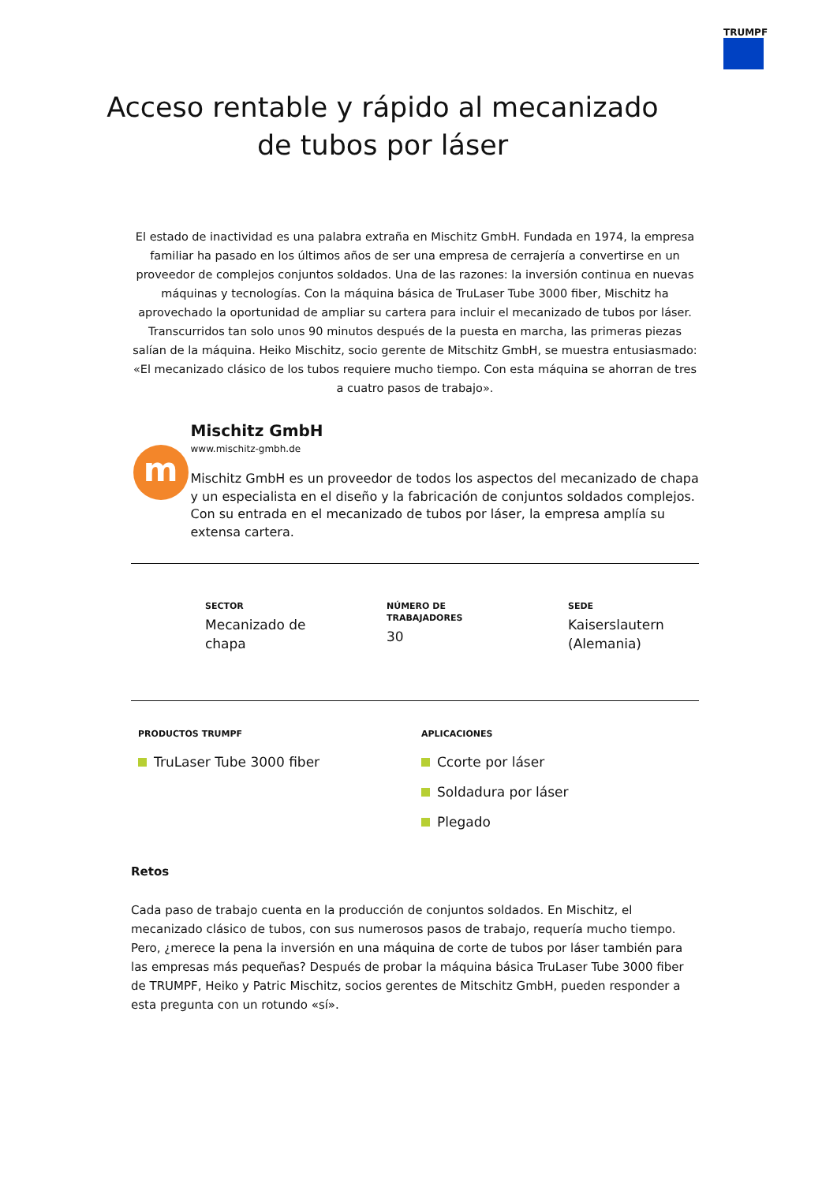TRUMPF
Acceso rentable y rápido al mecanizado
de tubos por láser
El estado de inactividad es una palabra extraña en Mischitz GmbH. Fundada en 1974, la empresa familiar ha pasado en los últimos años de ser una empresa de cerrajería a convertirse en un proveedor de complejos conjuntos soldados. Una de las razones: la inversión continua en nuevas máquinas y tecnologías. Con la máquina básica de TruLaser Tube 3000 fiber, Mischitz ha aprovechado la oportunidad de ampliar su cartera para incluir el mecanizado de tubos por láser. Transcurridos tan solo unos 90 minutos después de la puesta en marcha, las primeras piezas salían de la máquina. Heiko Mischitz, socio gerente de Mitschitz GmbH, se muestra entusiasmado: «El mecanizado clásico de los tubos requiere mucho tiempo. Con esta máquina se ahorran de tres a cuatro pasos de trabajo».
m
Mischitz GmbH
www.mischitz-gmbh.de
Mischitz GmbH es un proveedor de todos los aspectos del mecanizado de chapa y un especialista en el diseño y la fabricación de conjuntos soldados complejos. Con su entrada en el mecanizado de tubos por láser, la empresa amplía su extensa cartera.
SECTOR
Mecanizado de
chapa
NÚMERO DE
TRABAJADORES
30
SEDE
Kaiserslautern
(Alemania)
PRODUCTOS TRUMPF
TruLaser Tube 3000 fiber
APLICACIONES
Ccorte por láser
Soldadura por láser
Plegado
Retos
Cada paso de trabajo cuenta en la producción de conjuntos soldados. En Mischitz, el mecanizado clásico de tubos, con sus numerosos pasos de trabajo, requería mucho tiempo. Pero, ¿merece la pena la inversión en una máquina de corte de tubos por láser también para las empresas más pequeñas? Después de probar la máquina básica TruLaser Tube 3000 fiber de TRUMPF, Heiko y Patric Mischitz, socios gerentes de Mitschitz GmbH, pueden responder a esta pregunta con un rotundo «sí».